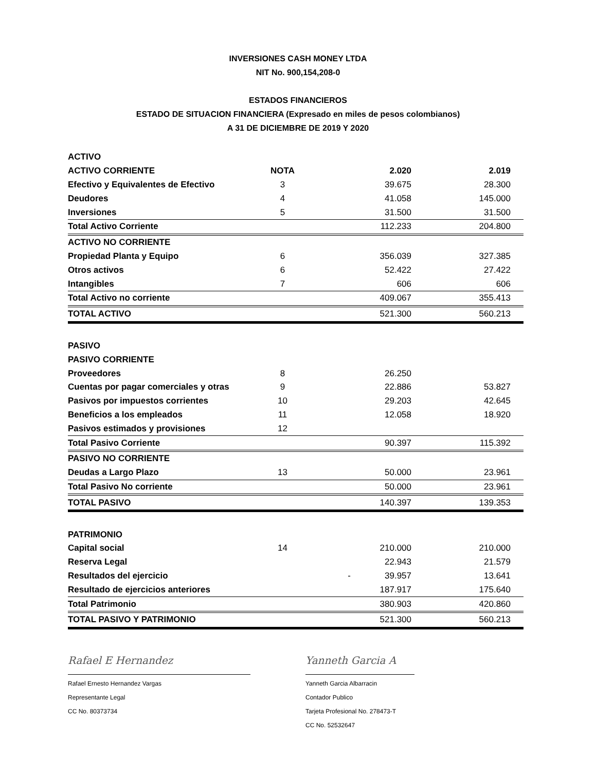INVERSIONES CASH MONEY LTDA
NIT No. 900,154,208-0
ESTADOS FINANCIEROS
ESTADO DE SITUACION FINANCIERA (Expresado en miles de pesos colombianos)
A 31 DE DICIEMBRE DE 2019 Y 2020
| ACTIVO | | | | |
| ACTIVO CORRIENTE | NOTA | | 2.020 | 2.019 |
| Efectivo y Equivalentes de Efectivo | 3 | | 39.675 | 28.300 |
| Deudores | 4 | | 41.058 | 145.000 |
| Inversiones | 5 | | 31.500 | 31.500 |
| Total Activo Corriente | | | 112.233 | 204.800 |
| ACTIVO NO CORRIENTE | | | | |
| Propiedad Planta y Equipo | 6 | | 356.039 | 327.385 |
| Otros activos | 6 | | 52.422 | 27.422 |
| Intangibles | 7 | | 606 | 606 |
| Total Activo no corriente | | | 409.067 | 355.413 |
| TOTAL ACTIVO | | | 521.300 | 560.213 |
| PASIVO | | | | |
| PASIVO CORRIENTE | | | | |
| Proveedores | 8 | | 26.250 | |
| Cuentas por pagar comerciales y otras | 9 | | 22.886 | 53.827 |
| Pasivos por impuestos corrientes | 10 | | 29.203 | 42.645 |
| Beneficios a los empleados | 11 | | 12.058 | 18.920 |
| Pasivos estimados y provisiones | 12 | | | |
| Total Pasivo Corriente | | | 90.397 | 115.392 |
| PASIVO NO CORRIENTE | | | | |
| Deudas a Largo Plazo | 13 | | 50.000 | 23.961 |
| Total Pasivo No corriente | | | 50.000 | 23.961 |
| TOTAL PASIVO | | | 140.397 | 139.353 |
| PATRIMONIO | | | | |
| Capital social | 14 | | 210.000 | 210.000 |
| Reserva Legal | | | 22.943 | 21.579 |
| Resultados del ejercicio | | - | 39.957 | 13.641 |
| Resultado de ejercicios anteriores | | | 187.917 | 175.640 |
| Total Patrimonio | | | 380.903 | 420.860 |
| TOTAL PASIVO Y PATRIMONIO | | | 521.300 | 560.213 |
Rafael E Hernandez
Rafael Ernesto Hernandez Vargas
Representante Legal
CC No. 80373734
Yanneth Garcia A
Yanneth Garcia Albarracin
Contador Publico
Tarjeta Profesional No. 278473-T
CC No. 52532647